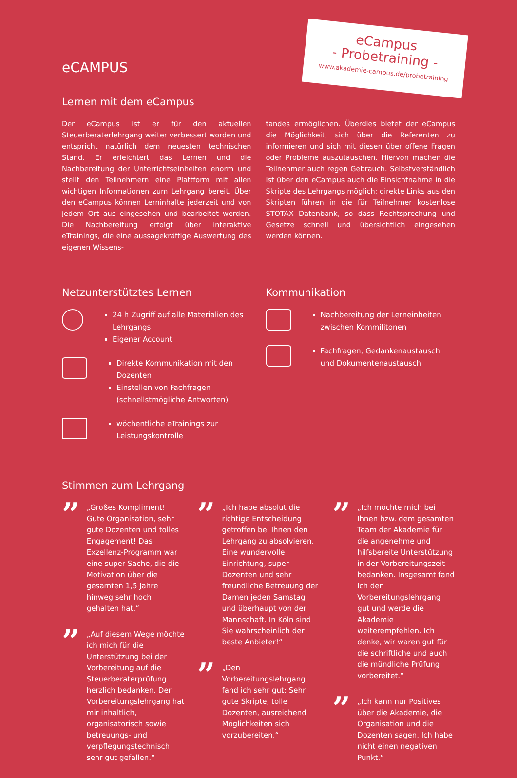eCampus
- Probetraining -
www.akademie-campus.de/probetraining
eCAMPUS
Lernen mit dem eCampus
Der eCampus ist er für den aktuellen Steuerberaterlehrgang weiter verbessert worden und entspricht natürlich dem neuesten technischen Stand. Er erleichtert das Lernen und die Nachbereitung der Unterrichtseinheiten enorm und stellt den Teilnehmern eine Plattform mit allen wichtigen Informationen zum Lehrgang bereit. Über den eCampus können Lerninhalte jederzeit und von jedem Ort aus eingesehen und bearbeitet werden. Die Nachbereitung erfolgt über interaktive eTrainings, die eine aussagekräftige Auswertung des eigenen Wissens-
tandes ermöglichen. Überdies bietet der eCampus die Möglichkeit, sich über die Referenten zu informieren und sich mit diesen über offene Fragen oder Probleme auszutauschen. Hiervon machen die Teilnehmer auch regen Gebrauch. Selbstverständlich ist über den eCampus auch die Einsichtnahme in die Skripte des Lehrgangs möglich; direkte Links aus den Skripten führen in die für Teilnehmer kostenlose STOTAX Datenbank, so dass Rechtsprechung und Gesetze schnell und übersichtlich eingesehen werden können.
Netzunterstütztes Lernen
24 h Zugriff auf alle Materialien des Lehrgangs
Eigener Account
Direkte Kommunikation mit den Dozenten
Einstellen von Fachfragen (schnellstmögliche Antworten)
wöchentliche eTrainings zur Leistungskontrolle
Kommunikation
Nachbereitung der Lerneinheiten zwischen Kommilitonen
Fachfragen, Gedankenaustausch und Dokumentenaustausch
Stimmen zum Lehrgang
”
„Großes Kompliment! Gute Organisation, sehr gute Dozenten und tolles Engagement! Das Exzellenz-Programm war eine super Sache, die die Motivation über die gesamten 1,5 Jahre hinweg sehr hoch gehalten hat.“
”
„Auf diesem Wege möchte ich mich für die Unterstützung bei der Vorbereitung auf die Steuerberaterprüfung herzlich bedanken. Der Vorbereitungslehrgang hat mir inhaltlich, organisatorisch sowie betreuungs- und verpflegungstechnisch sehr gut gefallen.“
”
„Ich habe absolut die richtige Entscheidung getroffen bei Ihnen den Lehrgang zu absolvieren. Eine wundervolle Einrichtung, super Dozenten und sehr freundliche Betreuung der Damen jeden Samstag und überhaupt von der Mannschaft. In Köln sind Sie wahrscheinlich der beste Anbieter!“
”
„Den Vorbereitungslehrgang fand ich sehr gut: Sehr gute Skripte, tolle Dozenten, ausreichend Möglichkeiten sich vorzubereiten.“
”
„Ich möchte mich bei Ihnen bzw. dem gesamten Team der Akademie für die angenehme und hilfsbereite Unterstützung in der Vorbereitungszeit bedanken. Insgesamt fand ich den Vorbereitungslehrgang gut und werde die Akademie weiterempfehlen. Ich denke, wir waren gut für die schriftliche und auch die mündliche Prüfung vorbereitet.“
”
„Ich kann nur Positives über die Akademie, die Organisation und die Dozenten sagen. Ich habe nicht einen negativen Punkt.“